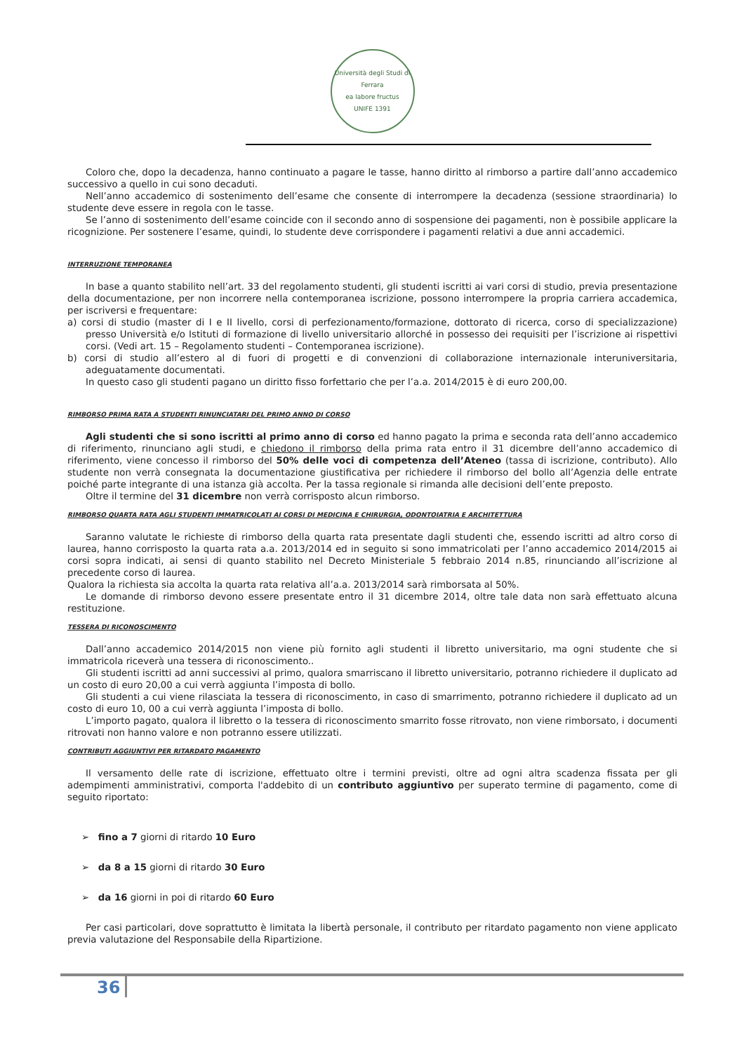Università degli Studi di Ferrara
ea labore fructus
UNIFE 1391
Coloro che, dopo la decadenza, hanno continuato a pagare le tasse, hanno diritto al rimborso a partire dall’anno accademico successivo a quello in cui sono decaduti.
Nell’anno accademico di sostenimento dell’esame che consente di interrompere la decadenza (sessione straordinaria) lo studente deve essere in regola con le tasse.
Se l’anno di sostenimento dell’esame coincide con il secondo anno di sospensione dei pagamenti, non è possibile applicare la ricognizione. Per sostenere l’esame, quindi, lo studente deve corrispondere i pagamenti relativi a due anni accademici.
INTERRUZIONE TEMPORANEA
In base a quanto stabilito nell’art. 33 del regolamento studenti, gli studenti iscritti ai vari corsi di studio, previa presentazione della documentazione, per non incorrere nella contemporanea iscrizione, possono interrompere la propria carriera accademica, per iscriversi e frequentare:
a) corsi di studio (master di I e II livello, corsi di perfezionamento/formazione, dottorato di ricerca, corso di specializzazione) presso Università e/o Istituti di formazione di livello universitario allorché in possesso dei requisiti per l’iscrizione ai rispettivi corsi. (Vedi art. 15 – Regolamento studenti – Contemporanea iscrizione).
b) corsi di studio all’estero al di fuori di progetti e di convenzioni di collaborazione internazionale interuniversitaria, adeguatamente documentati.
In questo caso gli studenti pagano un diritto fisso forfettario che per l’a.a. 2014/2015 è di euro 200,00.
RIMBORSO PRIMA RATA A STUDENTI RINUNCIATARI DEL PRIMO ANNO DI CORSO
Agli studenti che si sono iscritti al primo anno di corso ed hanno pagato la prima e seconda rata dell’anno accademico di riferimento, rinunciano agli studi, e chiedono il rimborso della prima rata entro il 31 dicembre dell’anno accademico di riferimento, viene concesso il rimborso del 50% delle voci di competenza dell’Ateneo (tassa di iscrizione, contributo). Allo studente non verrà consegnata la documentazione giustificativa per richiedere il rimborso del bollo all’Agenzia delle entrate poiché parte integrante di una istanza già accolta. Per la tassa regionale si rimanda alle decisioni dell’ente preposto.
Oltre il termine del 31 dicembre non verrà corrisposto alcun rimborso.
RIMBORSO QUARTA RATA AGLI STUDENTI IMMATRICOLATI AI CORSI DI MEDICINA E CHIRURGIA, ODONTOIATRIA E ARCHITETTURA
Saranno valutate le richieste di rimborso della quarta rata presentate dagli studenti che, essendo iscritti ad altro corso di laurea, hanno corrisposto la quarta rata a.a. 2013/2014 ed in seguito si sono immatricolati per l’anno accademico 2014/2015 ai corsi sopra indicati, ai sensi di quanto stabilito nel Decreto Ministeriale 5 febbraio 2014 n.85, rinunciando all’iscrizione al precedente corso di laurea.
Qualora la richiesta sia accolta la quarta rata relativa all’a.a. 2013/2014 sarà rimborsata al 50%.
Le domande di rimborso devono essere presentate entro il 31 dicembre 2014, oltre tale data non sarà effettuato alcuna restituzione.
TESSERA DI RICONOSCIMENTO
Dall’anno accademico 2014/2015 non viene più fornito agli studenti il libretto universitario, ma ogni studente che si immatricola riceverà una tessera di riconoscimento..
Gli studenti iscritti ad anni successivi al primo, qualora smarriscano il libretto universitario, potranno richiedere il duplicato ad un costo di euro 20,00 a cui verrà aggiunta l’imposta di bollo.
Gli studenti a cui viene rilasciata la tessera di riconoscimento, in caso di smarrimento, potranno richiedere il duplicato ad un costo di euro 10, 00 a cui verrà aggiunta l’imposta di bollo.
L’importo pagato, qualora il libretto o la tessera di riconoscimento smarrito fosse ritrovato, non viene rimborsato, i documenti ritrovati non hanno valore e non potranno essere utilizzati.
CONTRIBUTI AGGIUNTIVI PER RITARDATO PAGAMENTO
Il versamento delle rate di iscrizione, effettuato oltre i termini previsti, oltre ad ogni altra scadenza fissata per gli adempimenti amministrativi, comporta l'addebito di un contributo aggiuntivo per superato termine di pagamento, come di seguito riportato:
➢ fino a 7 giorni di ritardo 10 Euro
➢ da 8 a 15 giorni di ritardo 30 Euro
➢ da 16 giorni in poi di ritardo 60 Euro
Per casi particolari, dove soprattutto è limitata la libertà personale, il contributo per ritardato pagamento non viene applicato previa valutazione del Responsabile della Ripartizione.
36